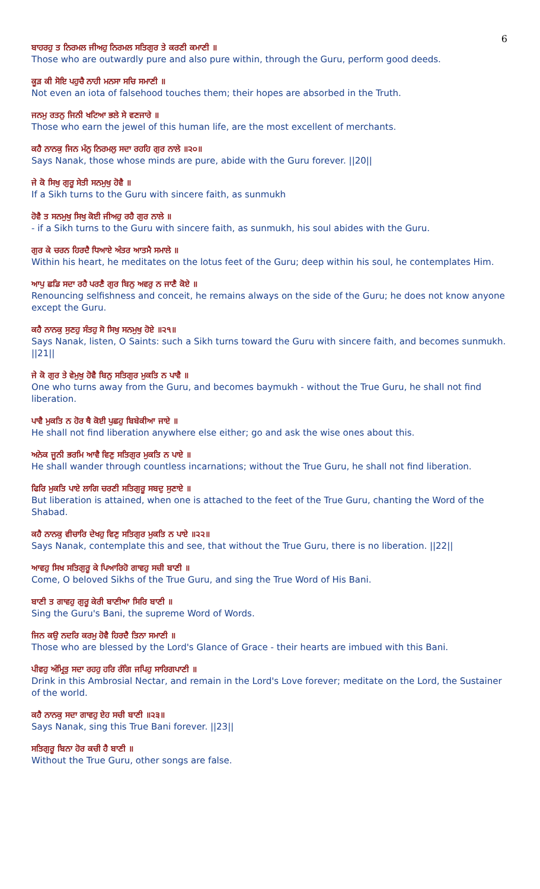6
ਬਾਹਰਹੁ ਤ ਨਿਰਮਲ ਜੀਅਹੁ ਨਿਰਮਲ ਸਤਿਗੁਰ ਤੇ ਕਰਣੀ ਕਮਾਣੀ ॥
Those who are outwardly pure and also pure within, through the Guru, perform good deeds.
ਕੂੜ ਕੀ ਸੋਇ ਪਹੁਚੈ ਨਾਹੀ ਮਨਸਾ ਸਚਿ ਸਮਾਣੀ ॥
Not even an iota of falsehood touches them; their hopes are absorbed in the Truth.
ਜਨਮੁ ਰਤਨੁ ਜਿਨੀ ਖਟਿਆ ਭਲੇ ਸੇ ਵਣਜਾਰੇ ॥
Those who earn the jewel of this human life, are the most excellent of merchants.
ਕਹੈ ਨਾਨਕੁ ਜਿਨ ਮੰਨੁ ਨਿਰਮਲੁ ਸਦਾ ਰਹਹਿ ਗੁਰ ਨਾਲੇ ॥੨੦॥
Says Nanak, those whose minds are pure, abide with the Guru forever. ||20||
ਜੇ ਕੋ ਸਿਖੁ ਗੁਰੂ ਸੇਤੀ ਸਨਮੁਖੁ ਹੋਵੈ ॥
If a Sikh turns to the Guru with sincere faith, as sunmukh
ਹੋਵੈ ਤ ਸਨਮੁਖੁ ਸਿਖੁ ਕੋਈ ਜੀਅਹੁ ਰਹੈ ਗੁਰ ਨਾਲੇ ॥
- if a Sikh turns to the Guru with sincere faith, as sunmukh, his soul abides with the Guru.
ਗੁਰ ਕੇ ਚਰਨ ਹਿਰਦੈ ਧਿਆਏ ਅੰਤਰ ਆਤਮੈ ਸਮਾਲੇ ॥
Within his heart, he meditates on the lotus feet of the Guru; deep within his soul, he contemplates Him.
ਆਪੁ ਛਡਿ ਸਦਾ ਰਹੈ ਪਰਣੈ ਗੁਰ ਬਿਨੁ ਅਵਰੁ ਨ ਜਾਣੈ ਕੋਏ ॥
Renouncing selfishness and conceit, he remains always on the side of the Guru; he does not know anyone except the Guru.
ਕਹੈ ਨਾਨਕੁ ਸੁਣਹੁ ਸੰਤਹੁ ਸੋ ਸਿਖੁ ਸਨਮੁਖੁ ਹੋਏ ॥੨੧॥
Says Nanak, listen, O Saints: such a Sikh turns toward the Guru with sincere faith, and becomes sunmukh. ||21||
ਜੇ ਕੋ ਗੁਰ ਤੇ ਵੇਮੁਖੁ ਹੋਵੈ ਬਿਨੁ ਸਤਿਗੁਰ ਮੁਕਤਿ ਨ ਪਾਵੈ ॥
One who turns away from the Guru, and becomes baymukh - without the True Guru, he shall not find liberation.
ਪਾਵੈ ਮੁਕਤਿ ਨ ਹੋਰ ਥੈ ਕੋਈ ਪੁਛਹੁ ਬਿਬੇਕੀਆ ਜਾਏ ॥
He shall not find liberation anywhere else either; go and ask the wise ones about this.
ਅਨੇਕ ਜੂਨੀ ਭਰਮਿ ਆਵੈ ਵਿਣੁ ਸਤਿਗੁਰ ਮੁਕਤਿ ਨ ਪਾਏ ॥
He shall wander through countless incarnations; without the True Guru, he shall not find liberation.
ਫਿਰਿ ਮੁਕਤਿ ਪਾਏ ਲਾਗਿ ਚਰਣੀ ਸਤਿਗੁਰੂ ਸਬਦੁ ਸੁਣਾਏ ॥
But liberation is attained, when one is attached to the feet of the True Guru, chanting the Word of the Shabad.
ਕਹੈ ਨਾਨਕੁ ਵੀਚਾਰਿ ਦੇਖਹੁ ਵਿਣੁ ਸਤਿਗੁਰ ਮੁਕਤਿ ਨ ਪਾਏ ॥੨੨॥
Says Nanak, contemplate this and see, that without the True Guru, there is no liberation. ||22||
ਆਵਹੁ ਸਿਖ ਸਤਿਗੁਰੂ ਕੇ ਪਿਆਰਿਹੋ ਗਾਵਹੁ ਸਚੀ ਬਾਣੀ ॥
Come, O beloved Sikhs of the True Guru, and sing the True Word of His Bani.
ਬਾਣੀ ਤ ਗਾਵਹੁ ਗੁਰੂ ਕੇਰੀ ਬਾਣੀਆ ਸਿਰਿ ਬਾਣੀ ॥
Sing the Guru's Bani, the supreme Word of Words.
ਜਿਨ ਕਉ ਨਦਰਿ ਕਰਮੁ ਹੋਵੈ ਹਿਰਦੈ ਤਿਨਾ ਸਮਾਣੀ ॥
Those who are blessed by the Lord's Glance of Grace - their hearts are imbued with this Bani.
ਪੀਵਹੁ ਅੰਮ੍ਰਿਤੁ ਸਦਾ ਰਹਹੁ ਹਰਿ ਰੰਗਿ ਜਪਿਹੁ ਸਾਰਿਗਪਾਣੀ ॥
Drink in this Ambrosial Nectar, and remain in the Lord's Love forever; meditate on the Lord, the Sustainer of the world.
ਕਹੈ ਨਾਨਕੁ ਸਦਾ ਗਾਵਹੁ ਏਹ ਸਚੀ ਬਾਣੀ ॥੨੩॥
Says Nanak, sing this True Bani forever. ||23||
ਸਤਿਗੁਰੂ ਬਿਨਾ ਹੋਰ ਕਚੀ ਹੈ ਬਾਣੀ ॥
Without the True Guru, other songs are false.